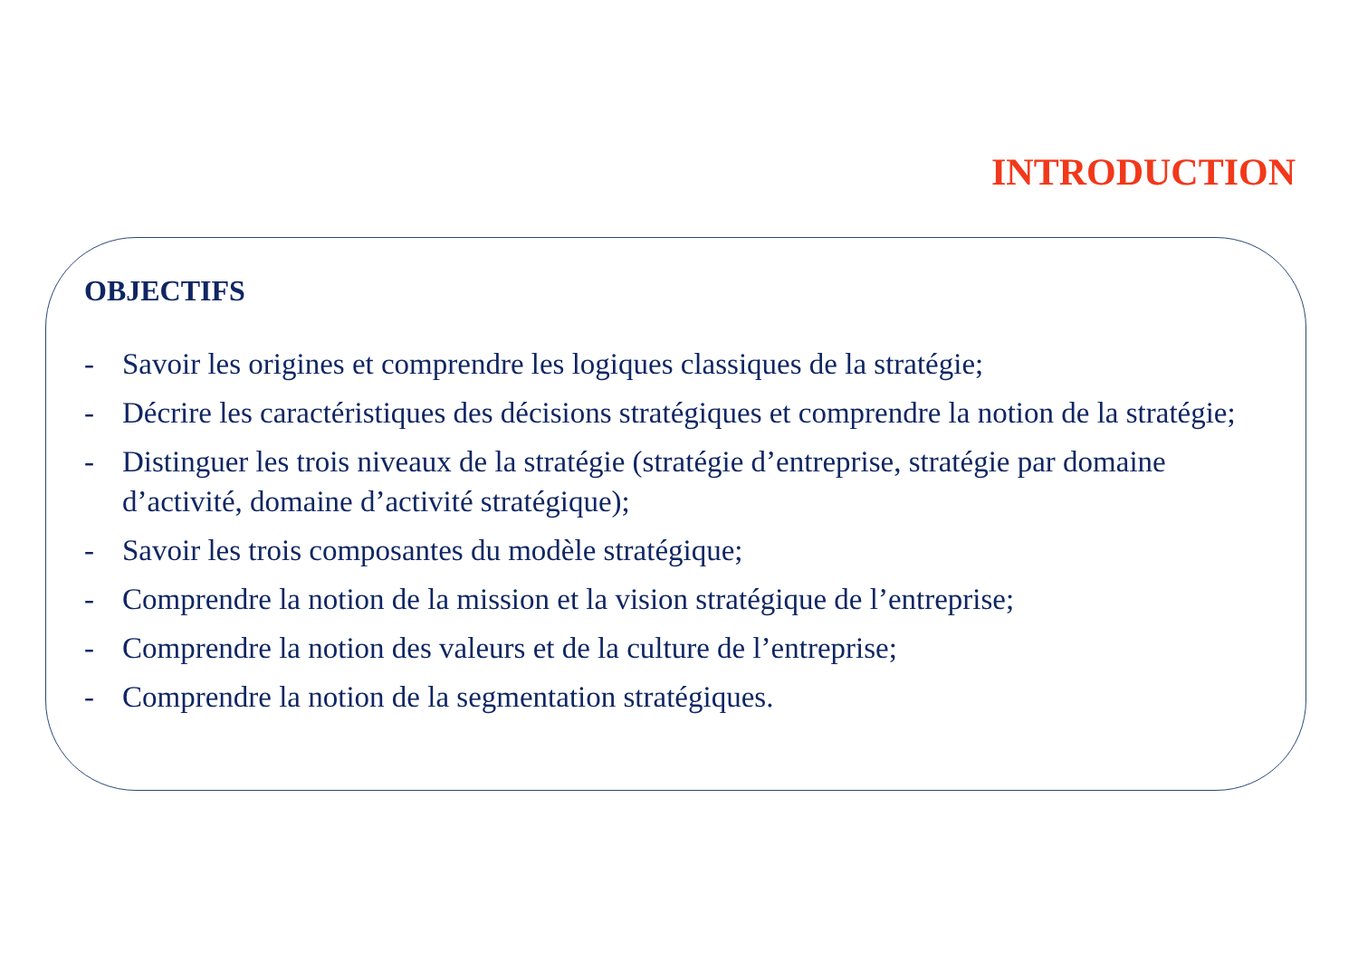INTRODUCTION
OBJECTIFS
- Savoir les origines et comprendre les logiques classiques de la stratégie;
- Décrire les caractéristiques des décisions stratégiques et comprendre la notion de la stratégie;
- Distinguer les trois niveaux de la stratégie (stratégie d’entreprise, stratégie par domaine d’activité, domaine d’activité stratégique);
- Savoir les trois composantes du modèle stratégique;
- Comprendre la notion de la mission et la vision stratégique de l’entreprise;
- Comprendre la notion des valeurs et de la culture de l’entreprise;
- Comprendre la notion de la segmentation stratégiques.